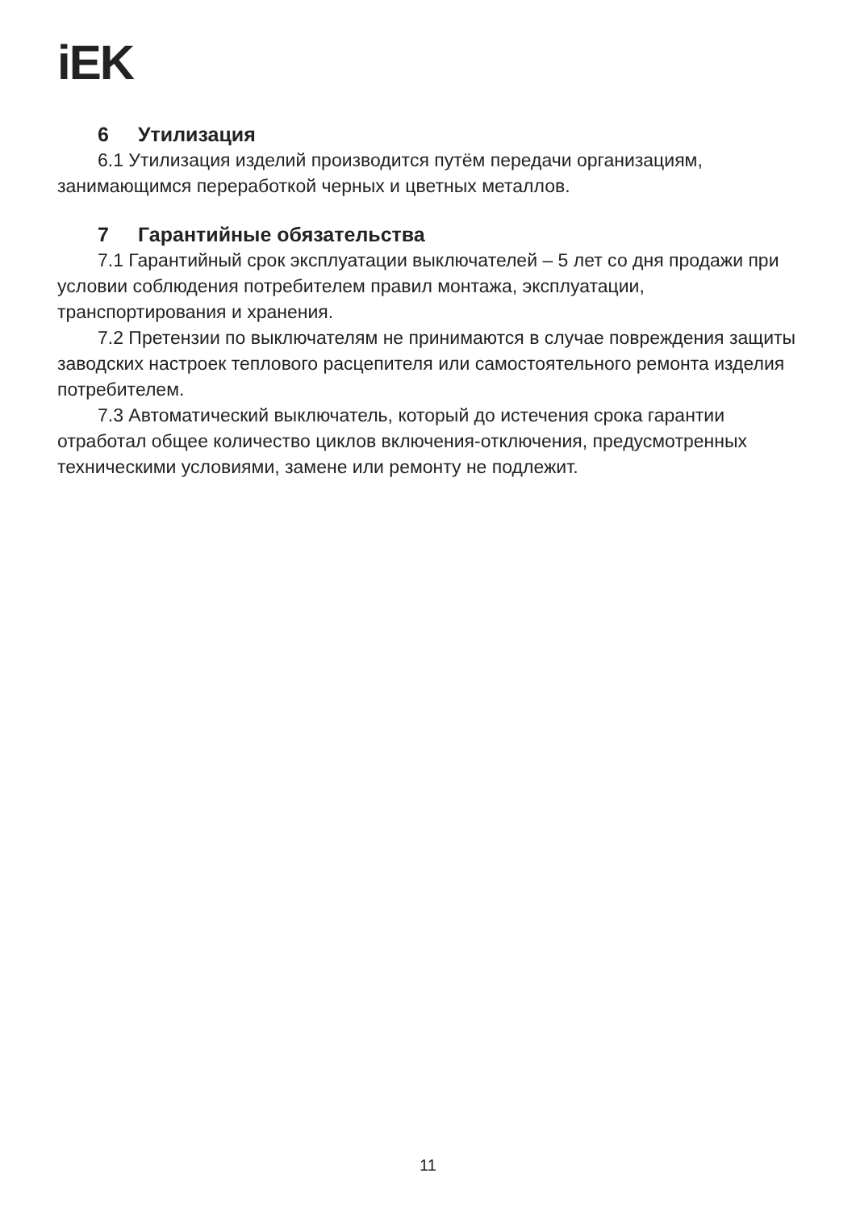iEK
6 Утилизация
6.1 Утилизация изделий производится путём передачи организациям, занимающимся переработкой черных и цветных металлов.
7 Гарантийные обязательства
7.1 Гарантийный срок эксплуатации выключателей – 5 лет со дня продажи при условии соблюдения потребителем правил монтажа, эксплуатации, транспортирования и хранения.
7.2 Претензии по выключателям не принимаются в случае повреждения защиты заводских настроек теплового расцепителя или самостоятельного ремонта изделия потребителем.
7.3 Автоматический выключатель, который до истечения срока гарантии отработал общее количество циклов включения-отключения, предусмот­ренных техническими условиями, замене или ремонту не подлежит.
11